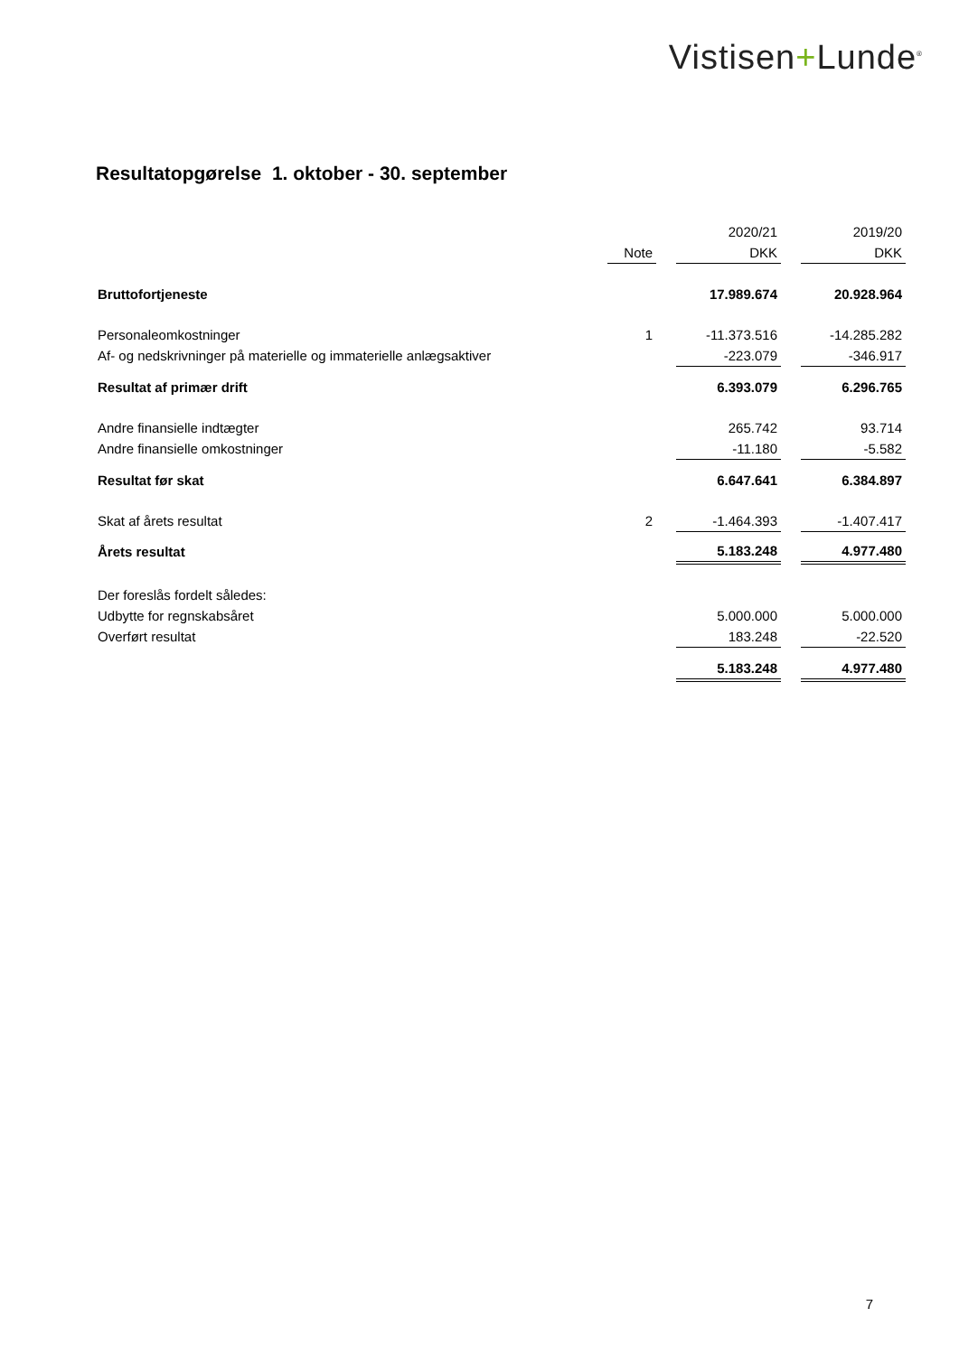Vistisen+Lunde<sup>®</sup>
Resultatopgørelse 1. oktober - 30. september
| | | | 2020/21 | | 2019/20 |
| --- | --- | --- | --- | --- | --- |
| | Note | | DKK | | DKK |
| Bruttofortjeneste | | | 17.989.674 | | 20.928.964 |
| Personaleomkostninger | 1 | | -11.373.516 | | -14.285.282 |
| Af- og nedskrivninger på materielle og immaterielle anlægsaktiver | | | -223.079 | | -346.917 |
| Resultat af primær drift | | | 6.393.079 | | 6.296.765 |
| Andre finansielle indtægter | | | 265.742 | | 93.714 |
| Andre finansielle omkostninger | | | -11.180 | | -5.582 |
| Resultat før skat | | | 6.647.641 | | 6.384.897 |
| Skat af årets resultat | 2 | | -1.464.393 | | -1.407.417 |
| Årets resultat | | | 5.183.248 | | 4.977.480 |
| Der foreslås fordelt således: | | | | | |
| Udbytte for regnskabsåret | | | 5.000.000 | | 5.000.000 |
| Overført resultat | | | 183.248 | | -22.520 |
| | | | 5.183.248 | | 4.977.480 |
7